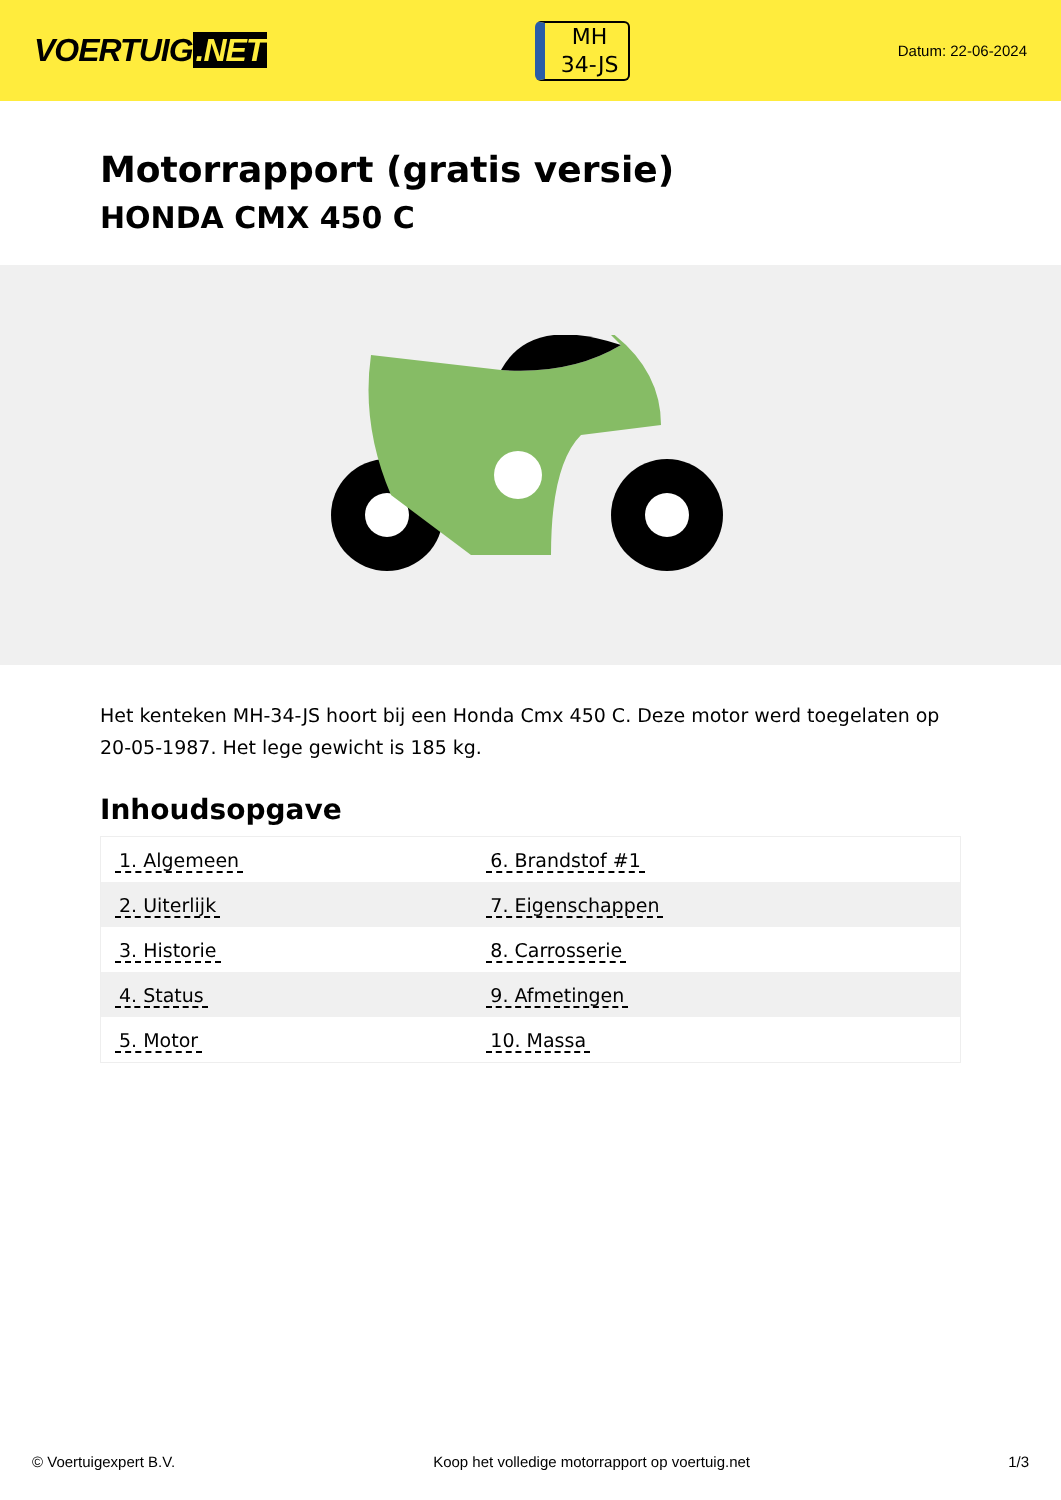VOERTUIG.NET
MH
34-JS
Datum: 22-06-2024
Motorrapport (gratis versie)
HONDA CMX 450 C
Het kenteken MH-34-JS hoort bij een Honda Cmx 450 C. Deze motor werd toegelaten op 20-05-1987. Het lege gewicht is 185 kg.
Inhoudsopgave
| 1. Algemeen | 6. Brandstof #1 |
| 2. Uiterlijk | 7. Eigenschappen |
| 3. Historie | 8. Carrosserie |
| 4. Status | 9. Afmetingen |
| 5. Motor | 10. Massa |
© Voertuigexpert B.V. Koop het volledige motorrapport op voertuig.net
1/3